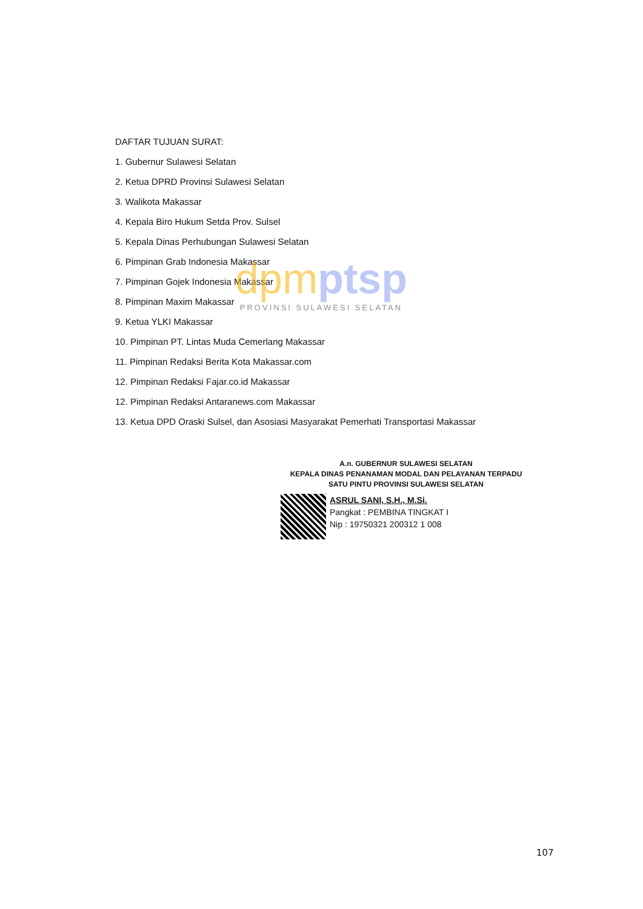DAFTAR TUJUAN SURAT:
1. Gubernur Sulawesi Selatan
2. Ketua DPRD Provinsi Sulawesi Selatan
3. Walikota Makassar
4. Kepala Biro Hukum Setda Prov. Sulsel
5. Kepala Dinas Perhubungan Sulawesi Selatan
6. Pimpinan Grab Indonesia Makassar
7. Pimpinan Gojek Indonesia Makassar
8. Pimpinan Maxim Makassar
9. Ketua YLKI Makassar
10. Pimpinan PT. Lintas Muda Cemerlang Makassar
11. Pimpinan Redaksi Berita Kota Makassar.com
12. Pimpinan Redaksi Fajar.co.id Makassar
12. Pimpinan Redaksi Antaranews.com Makassar
13. Ketua DPD Oraski Sulsel, dan Asosiasi Masyarakat Pemerhati Transportasi Makassar
dpmptsp
PROVINSI SULAWESI SELATAN
A.n. GUBERNUR SULAWESI SELATAN
KEPALA DINAS PENANAMAN MODAL DAN PELAYANAN TERPADU
SATU PINTU PROVINSI SULAWESI SELATAN
ASRUL SANI, S.H., M.Si.
Pangkat : PEMBINA TINGKAT I
Nip : 19750321 200312 1 008
107